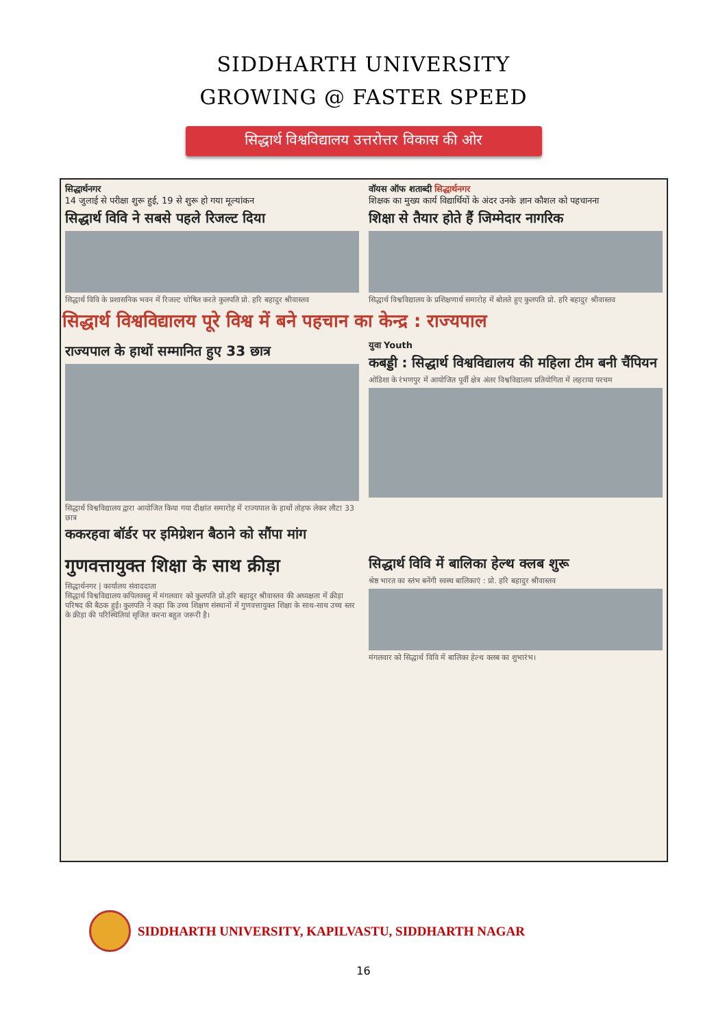SIDDHARTH UNIVERSITY
GROWING @ FASTER SPEED
सिद्धार्थ विश्वविद्यालय उत्तरोत्तर विकास की ओर
सिद्धार्थनगर
14 जुलाई से परीक्षा शुरू हुई, 19 से शुरू हो गया मूल्यांकन
सिद्धार्थ विवि ने सबसे पहले रिजल्ट दिया
सिद्धार्थ विवि के प्रशासनिक भवन में रिजल्ट घोषित करते कुलपति प्रो. हरि बहादुर श्रीवास्तव
वॉयस ऑफ शताब्दी सिद्धार्थनगर
शिक्षक का मुख्य कार्य विद्यार्थियों के अंदर उनके ज्ञान कौशल को पहचानना
शिक्षा से तैयार होते हैं जिम्मेदार नागरिक
सिद्धार्थ विश्वविद्यालय के प्रशिक्षणार्थ समारोह में बोलते हुए कुलपति प्रो. हरि बहादुर श्रीवास्तव
सिद्धार्थ विश्वविद्यालय पूरे विश्व में बने पहचान का केन्द्र : राज्यपाल
राज्यपाल के हाथों सम्मानित हुए 33 छात्र
सिद्धार्थ विश्वविद्यालय द्वारा आयोजित किया गया दीक्षांत समारोह में राज्यपाल के हाथों तोहफ लेकर लौटा 33 छात्र
ककरहवा बॉर्डर पर इमिग्रेशन बैठाने को सौंपा मांग
युवा Youth
कबड्डी : सिद्धार्थ विश्वविद्यालय की महिला टीम बनी चैंपियन
ओडिशा के रंभणपुर में आयोजित पूर्वी क्षेत्र अंतर विश्वविद्यालय प्रतियोगिता में लहराया परचम
गुणवत्तायुक्त शिक्षा के साथ क्रीड़ा
सिद्धार्थनगर | कार्यालय संवाददाता
सिद्धार्थ विश्वविद्यालय कपिलवस्तु में मंगलवार को कुलपति प्रो.हरि बहादुर श्रीवास्तव की अध्यक्षता में क्रीड़ा परिषद की बैठक हुई। कुलपति ने कहा कि उच्च शिक्षण संस्थानों में गुणवत्तायुक्त शिक्षा के साथ-साथ उच्च स्तर के क्रीड़ा की परिस्थितियां सृजित करना बहुत जरूरी है।
सिद्धार्थ विवि में बालिका हेल्थ क्लब शुरू
श्रेष्ठ भारत का स्तंभ बनेंगी स्वस्थ बालिकाएं : प्रो. हरि बहादुर श्रीवास्तव
मंगलवार को सिद्धार्थ विवि में बालिका हेल्थ क्लब का शुभारंभ।
SIDDHARTH UNIVERSITY, KAPILVASTU, SIDDHARTH NAGAR
16